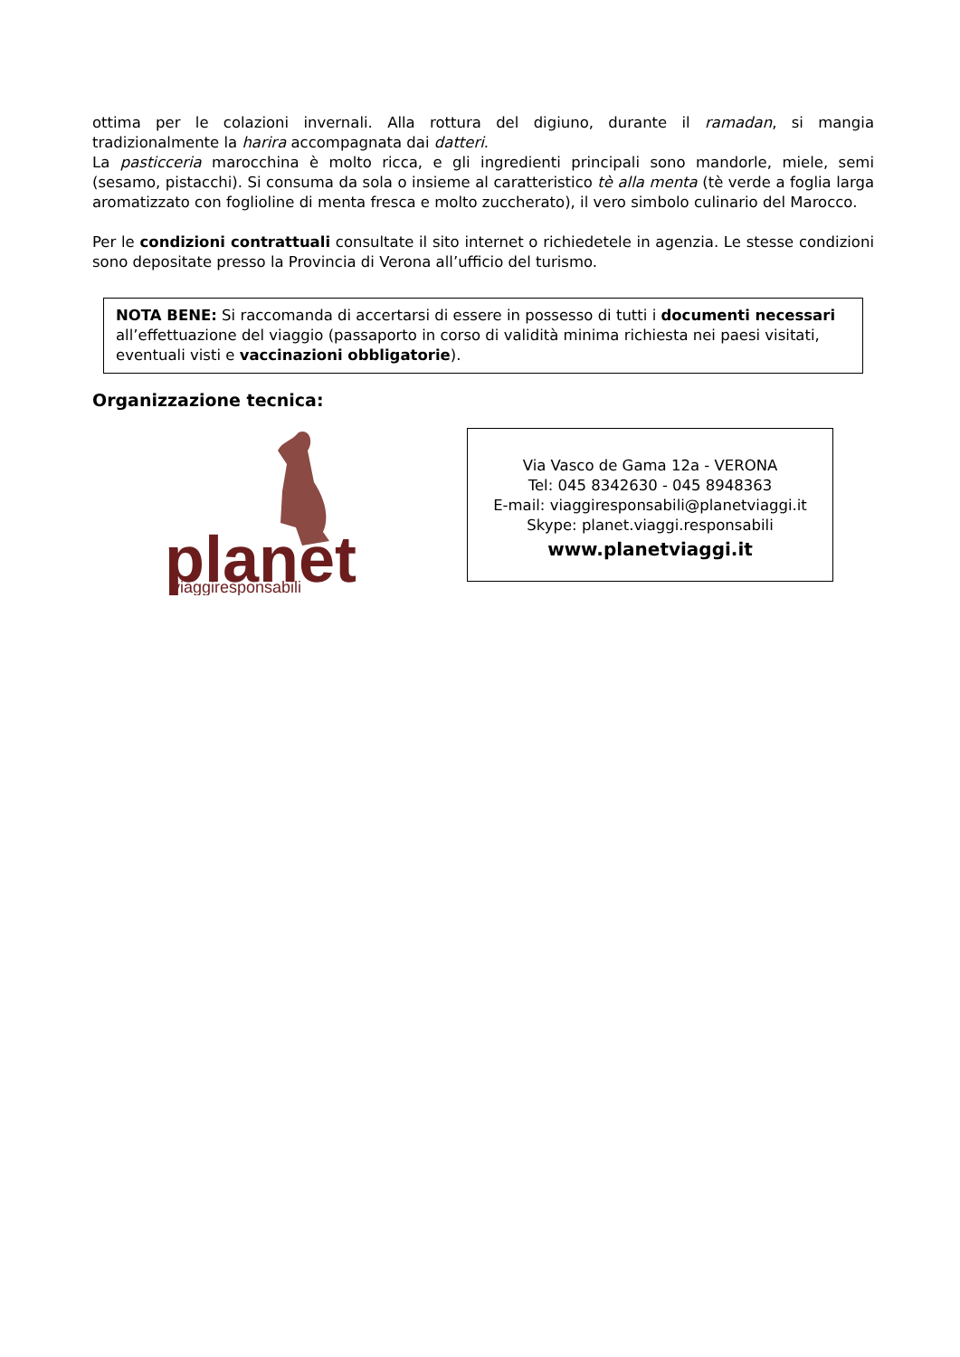ottima per le colazioni invernali. Alla rottura del digiuno, durante il ramadan, si mangia tradizionalmente la harira accompagnata dai datteri.
La pasticceria marocchina è molto ricca, e gli ingredienti principali sono mandorle, miele, semi (sesamo, pistacchi). Si consuma da sola o insieme al caratteristico tè alla menta (tè verde a foglia larga aromatizzato con foglioline di menta fresca e molto zuccherato), il vero simbolo culinario del Marocco.
Per le condizioni contrattuali consultate il sito internet o richiedetele in agenzia. Le stesse condizioni sono depositate presso la Provincia di Verona all’ufficio del turismo.
NOTA BENE: Si raccomanda di accertarsi di essere in possesso di tutti i documenti necessari all’effettuazione del viaggio (passaporto in corso di validità minima richiesta nei paesi visitati, eventuali visti e vaccinazioni obbligatorie).
Organizzazione tecnica:
planet
viaggiresponsabili
Via Vasco de Gama 12a - VERONA
Tel: 045 8342630 - 045 8948363
E-mail: viaggiresponsabili@planetviaggi.it
Skype: planet.viaggi.responsabili
www.planetviaggi.it